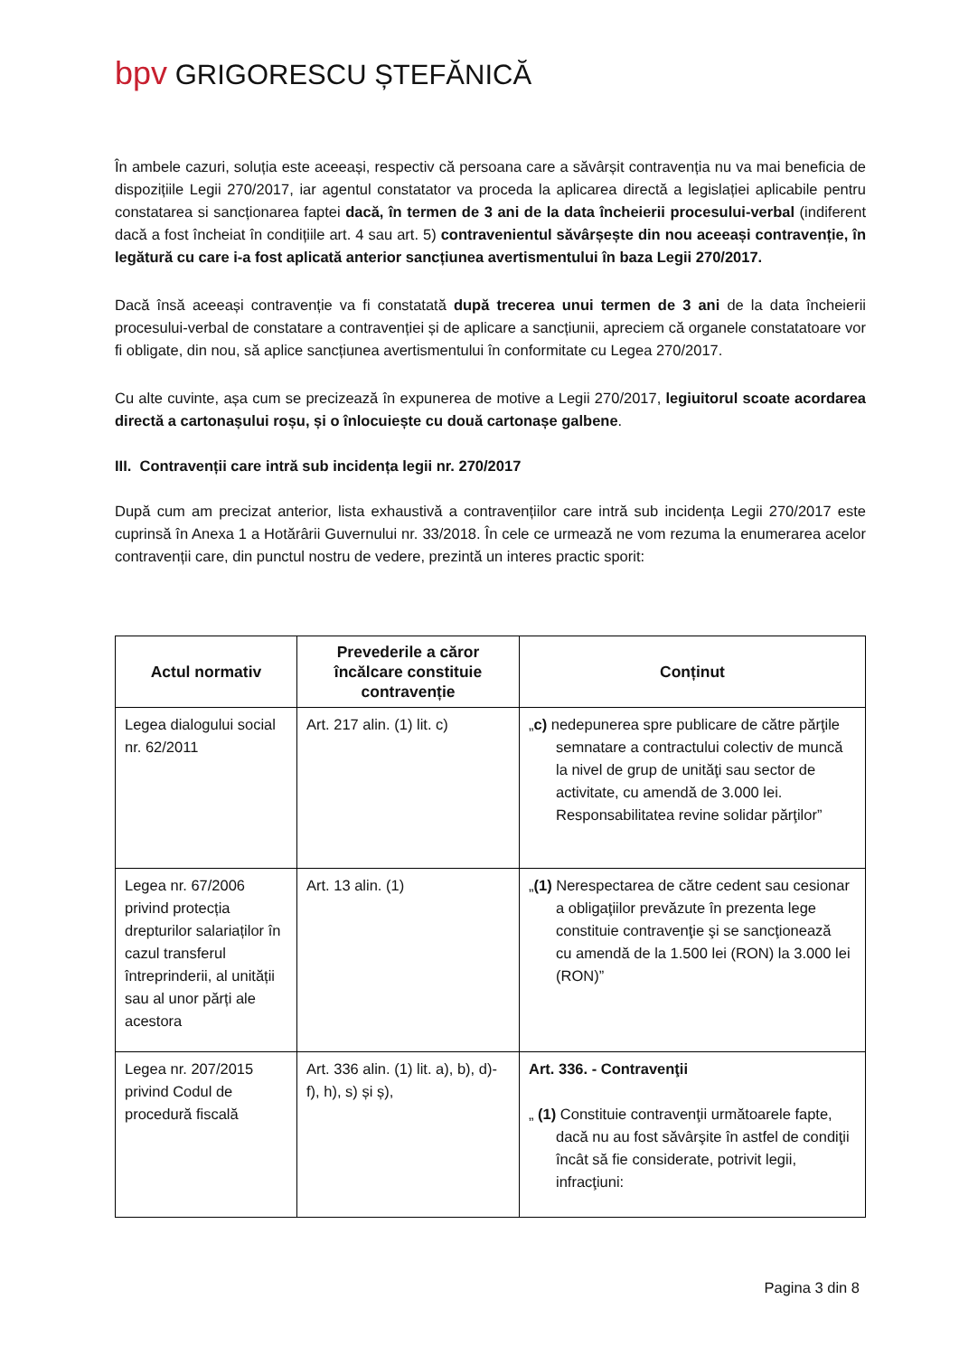bpv GRIGORESCU ȘTEFĂNICĂ
În ambele cazuri, soluția este aceeași, respectiv că persoana care a săvârșit contravenția nu va mai beneficia de dispozițiile Legii 270/2017, iar agentul constatator va proceda la aplicarea directă a legislației aplicabile pentru constatarea si sancționarea faptei dacă, în termen de 3 ani de la data încheierii procesului-verbal (indiferent dacă a fost încheiat în condițiile art. 4 sau art. 5) contravenientul săvârșește din nou aceeași contravenție, în legătură cu care i-a fost aplicată anterior sancțiunea avertismentului în baza Legii 270/2017.
Dacă însă aceeași contravenție va fi constatată după trecerea unui termen de 3 ani de la data încheierii procesului-verbal de constatare a contravenției și de aplicare a sancțiunii, apreciem că organele constatatoare vor fi obligate, din nou, să aplice sancțiunea avertismentului în conformitate cu Legea 270/2017.
Cu alte cuvinte, așa cum se precizează în expunerea de motive a Legii 270/2017, legiuitorul scoate acordarea directă a cartonașului roșu, și o înlocuiește cu două cartonașe galbene.
III. Contravenții care intră sub incidența legii nr. 270/2017
După cum am precizat anterior, lista exhaustivă a contravențiilor care intră sub incidența Legii 270/2017 este cuprinsă în Anexa 1 a Hotărârii Guvernului nr. 33/2018. În cele ce urmează ne vom rezuma la enumerarea acelor contravenții care, din punctul nostru de vedere, prezintă un interes practic sporit:
| Actul normativ | Prevederile a căror încălcare constituie contravenție | Conținut |
| --- | --- | --- |
| Legea dialogului social nr. 62/2011 | Art. 217 alin. (1) lit. c) | „ c) nedepunerea spre publicare de către părţile semnatare a contractului colectiv de muncă la nivel de grup de unităţi sau sector de activitate, cu amendă de 3.000 lei. Responsabilitatea revine solidar părţilor” |
| Legea nr. 67/2006 privind protecția drepturilor salariaților în cazul transferul întreprinderii, al unității sau al unor părți ale acestora | Art. 13 alin. (1) | „ (1) Nerespectarea de către cedent sau cesionar a obligaţiilor prevăzute în prezenta lege constituie contravenţie şi se sancţionează cu amendă de la 1.500 lei (RON) la 3.000 lei (RON)” |
| Legea nr. 207/2015 privind Codul de procedură fiscală | Art. 336 alin. (1) lit. a), b), d)-f), h), s) și ș), | Art. 336. - Contravenţii „ (1) Constituie contravenţii următoarele fapte, dacă nu au fost săvârşite în astfel de condiţii încât să fie considerate, potrivit legii, infracţiuni: |
Pagina 3 din 8